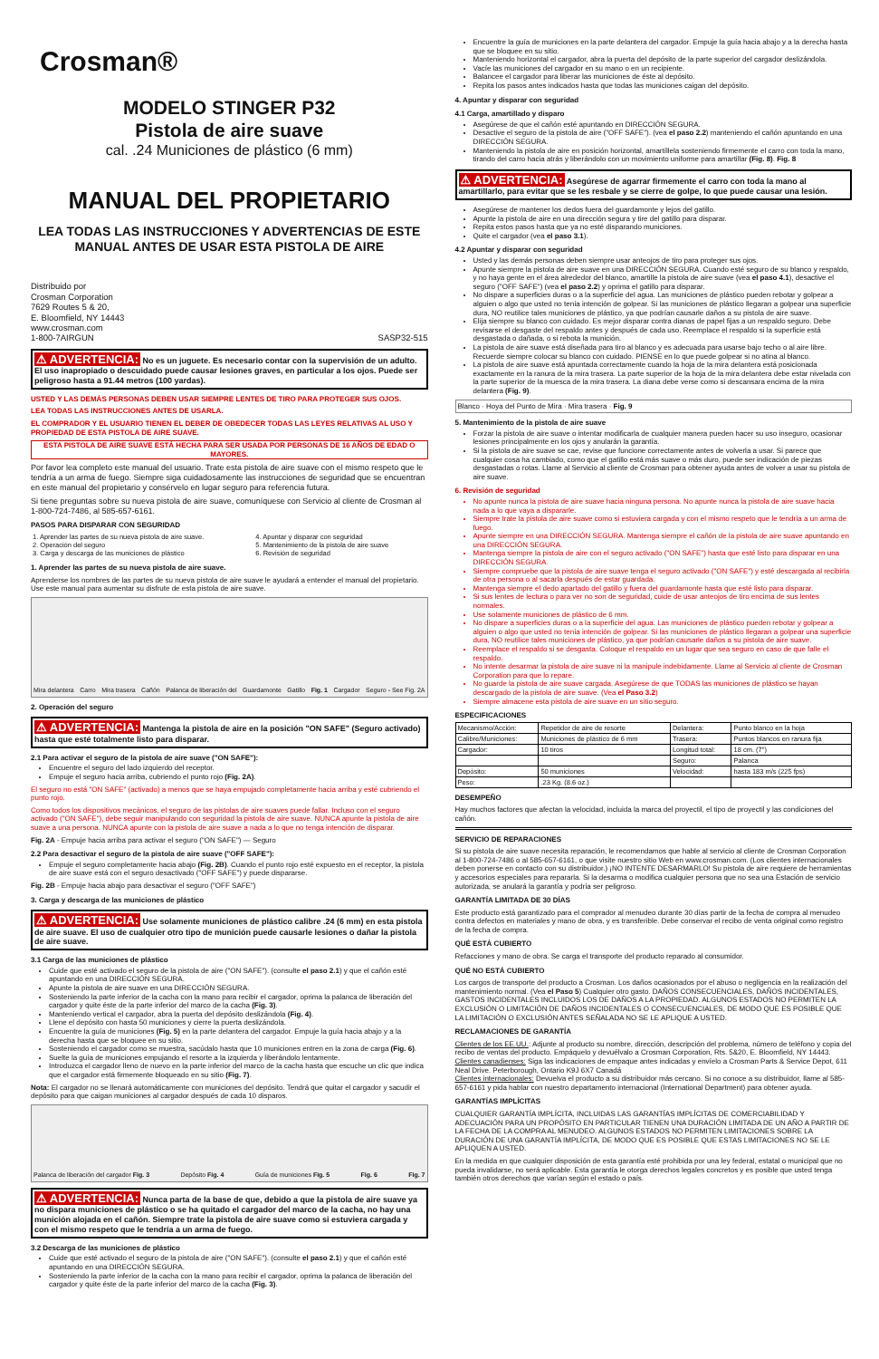Crosman®
MODELO STINGER P32
Pistola de aire suave
cal. .24 Municiones de plástico (6 mm)
MANUAL DEL PROPIETARIO
LEA TODAS LAS INSTRUCCIONES Y ADVERTENCIAS DE ESTE MANUAL ANTES DE USAR ESTA PISTOLA DE AIRE
Distribuido por
Crosman Corporation
7629 Routes 5 & 20,
E. Bloomfield, NY 14443
www.crosman.com
1-800-7AIRGUN SASP32-515
⚠ ADVERTENCIA: No es un juguete. Es necesario contar con la supervisión de un adulto. El uso inapropiado o descuidado puede causar lesiones graves, en particular a los ojos. Puede ser peligroso hasta a 91.44 metros (100 yardas).
USTED Y LAS DEMÁS PERSONAS DEBEN USAR SIEMPRE LENTES DE TIRO PARA PROTEGER SUS OJOS.
LEA TODAS LAS INSTRUCCIONES ANTES DE USARLA.
EL COMPRADOR Y EL USUARIO TIENEN EL DEBER DE OBEDECER TODAS LAS LEYES RELATIVAS AL USO Y PROPIEDAD DE ESTA PISTOLA DE AIRE SUAVE.
ESTA PISTOLA DE AIRE SUAVE ESTÁ HECHA PARA SER USADA POR PERSONAS DE 16 AÑOS DE EDAD O MAYORES.
Por favor lea completo este manual del usuario. Trate esta pistola de aire suave con el mismo respeto que le tendría a un arma de fuego. Siempre siga cuidadosamente las instrucciones de seguridad que se encuentran en este manual del propietario y consérvelo en lugar seguro para referencia futura.
Si tiene preguntas sobre su nueva pistola de aire suave, comuníquese con Servicio al cliente de Crosman al 1-800-724-7486, al 585-657-6161.
PASOS PARA DISPARAR CON SEGURIDAD
| 1. Aprender las partes de su nueva pistola de aire suave. 2. Operación del seguro 3. Carga y descarga de las municiones de plástico | 4. Apuntar y disparar con seguridad 5. Mantenimiento de la pistola de aire suave 6. Revisión de seguridad |
1. Aprender las partes de su nueva pistola de aire suave.
Aprenderse los nombres de las partes de su nueva pistola de aire suave le ayudará a entender el manual del propietario. Use este manual para aumentar su disfrute de esta pistola de aire suave.
Mira delantera Carro Mira trasera Cañón Palanca de liberación del Guardamonte Gatillo Fig. 1 Cargador Seguro - See Fig. 2A
2. Operación del seguro
⚠ ADVERTENCIA: Mantenga la pistola de aire en la posición "ON SAFE" (Seguro activado) hasta que esté totalmente listo para disparar.
2.1 Para activar el seguro de la pistola de aire suave ("ON SAFE"):
Encuentre el seguro del lado izquierdo del receptor.
Empuje el seguro hacia arriba, cubriendo el punto rojo (Fig. 2A).
El seguro no está "ON SAFE" (activado) a menos que se haya empujado completamente hacia arriba y esté cubriendo el punto rojo.
Como todos los dispositivos mecánicos, el seguro de las pistolas de aire suaves puede fallar. Incluso con el seguro activado ("ON SAFE"), debe seguir manipulando con seguridad la pistola de aire suave. NUNCA apunte la pistola de aire suave a una persona. NUNCA apunte con la pistola de aire suave a nada a lo que no tenga intención de disparar.
Fig. 2A - Empuje hacia arriba para activar el seguro ("ON SAFE") — Seguro
2.2 Para desactivar el seguro de la pistola de aire suave ("OFF SAFE"):
Empuje el seguro completamente hacia abajo (Fig. 2B). Cuando el punto rojo esté expuesto en el receptor, la pistola de aire suave está con el seguro desactivado ("OFF SAFE") y puede dispararse.
Fig. 2B - Empuje hacia abajo para desactivar el seguro ("OFF SAFE")
3. Carga y descarga de las municiones de plástico
⚠ ADVERTENCIA: Use solamente municiones de plástico calibre .24 (6 mm) en esta pistola de aire suave. El uso de cualquier otro tipo de munición puede causarle lesiones o dañar la pistola de aire suave.
3.1 Carga de las municiones de plástico
Cuide que esté activado el seguro de la pistola de aire ("ON SAFE"). (consulte el paso 2.1) y que el cañón esté apuntando en una DIRECCIÓN SEGURA.
Apunte la pistola de aire suave en una DIRECCIÓN SEGURA.
Sosteniendo la parte inferior de la cacha con la mano para recibir el cargador, oprima la palanca de liberación del cargador y quite éste de la parte inferior del marco de la cacha (Fig. 3).
Manteniendo vertical el cargador, abra la puerta del depósito deslizándola (Fig. 4).
Llene el depósito con hasta 50 municiones y cierre la puerta deslizándola.
Encuentre la guía de municiones (Fig. 5) en la parte delantera del cargador. Empuje la guía hacia abajo y a la derecha hasta que se bloquee en su sitio.
Sosteniendo el cargador como se muestra, sacúdalo hasta que 10 municiones entren en la zona de carga (Fig. 6).
Suelte la guía de municiones empujando el resorte a la izquierda y liberándolo lentamente.
Introduzca el cargador lleno de nuevo en la parte inferior del marco de la cacha hasta que escuche un clic que indica que el cargador está firmemente bloqueado en su sitio (Fig. 7).
Nota: El cargador no se llenará automáticamente con municiones del depósito. Tendrá que quitar el cargador y sacudir el depósito para que caigan municiones al cargador después de cada 10 disparos.
Palanca de liberación del cargador Fig. 3 Depósito Fig. 4 Guía de municiones Fig. 5 Fig. 6 Fig. 7
⚠ ADVERTENCIA: Nunca parta de la base de que, debido a que la pistola de aire suave ya no dispara municiones de plástico o se ha quitado el cargador del marco de la cacha, no hay una munición alojada en el cañón. Siempre trate la pistola de aire suave como si estuviera cargada y con el mismo respeto que le tendría a un arma de fuego.
3.2 Descarga de las municiones de plástico
Cuide que esté activado el seguro de la pistola de aire ("ON SAFE"). (consulte el paso 2.1) y que el cañón esté apuntando en una DIRECCIÓN SEGURA.
Sosteniendo la parte inferior de la cacha con la mano para recibir el cargador, oprima la palanca de liberación del cargador y quite éste de la parte inferior del marco de la cacha (Fig. 3).
Encuentre la guía de municiones en la parte delantera del cargador. Empuje la guía hacia abajo y a la derecha hasta que se bloquee en su sitio.
Manteniendo horizontal el cargador, abra la puerta del depósito de la parte superior del cargador deslizándola.
Vacíe las municiones del cargador en su mano o en un recipiente.
Balancee el cargador para liberar las municiones de éste al depósito.
Repita los pasos antes indicados hasta que todas las municiones caigan del depósito.
4. Apuntar y disparar con seguridad
4.1 Carga, amartillado y disparo
Asegúrese de que el cañón esté apuntando en DIRECCIÓN SEGURA.
Desactive el seguro de la pistola de aire ("OFF SAFE"). (vea el paso 2.2) manteniendo el cañón apuntando en una DIRECCIÓN SEGURA.
Manteniendo la pistola de aire en posición horizontal, amartíllela sosteniendo firmemente el carro con toda la mano, tirando del carro hacia atrás y liberándolo con un movimiento uniforme para amartillar (Fig. 8). Fig. 8
⚠ ADVERTENCIA: Asegúrese de agarrar firmemente el carro con toda la mano al amartillarlo, para evitar que se les resbale y se cierre de golpe, lo que puede causar una lesión.
Asegúrese de mantener los dedos fuera del guardamonte y lejos del gatillo.
Apunte la pistola de aire en una dirección segura y tire del gatillo para disparar.
Repita estos pasos hasta que ya no esté disparando municiones.
Quite el cargador (vea el paso 3.1).
4.2 Apuntar y disparar con seguridad
Usted y las demás personas deben siempre usar anteojos de tiro para proteger sus ojos.
Apunte siempre la pistola de aire suave en una DIRECCIÓN SEGURA. Cuando esté seguro de su blanco y respaldo, y no haya gente en el área alrededor del blanco, amartille la pistola de aire suave (vea el paso 4.1), desactive el seguro ("OFF SAFE") (vea el paso 2.2) y oprima el gatillo para disparar.
No dispare a superficies duras o a la superficie del agua. Las municiones de plástico pueden rebotar y golpear a alguien o algo que usted no tenía intención de golpear. Si las municiones de plástico llegaran a golpear una superficie dura, NO reutilice tales municiones de plástico, ya que podrían causarle daños a su pistola de aire suave.
Elija siempre su blanco con cuidado. Es mejor disparar contra dianas de papel fijas a un respaldo seguro. Debe revisarse el desgaste del respaldo antes y después de cada uso. Reemplace el respaldo si la superficie está desgastada o dañada, o si rebota la munición.
La pistola de aire suave está diseñada para tiro al blanco y es adecuada para usarse bajo techo o al aire libre. Recuerde siempre colocar su blanco con cuidado. PIENSE en lo que puede golpear si no atina al blanco.
La pistola de aire suave está apuntada correctamente cuando la hoja de la mira delantera está posicionada exactamente en la ranura de la mira trasera. La parte superior de la hoja de la mira delantera debe estar nivelada con la parte superior de la muesca de la mira trasera. La diana debe verse como si descansara encima de la mira delantera (Fig. 9).
Blanco · Hoya del Punto de Mira · Mira trasera · Fig. 9
5. Mantenimiento de la pistola de aire suave
Forzar la pistola de aire suave o intentar modificarla de cualquier manera pueden hacer su uso inseguro, ocasionar lesiones principalmente en los ojos y anularán la garantía.
Si la pistola de aire suave se cae, revise que funcione correctamente antes de volverla a usar. Si parece que cualquier cosa ha cambiado, como que el gatillo está más suave o más duro, puede ser indicación de piezas desgastadas o rotas. Llame al Servicio al cliente de Crosman para obtener ayuda antes de volver a usar su pistola de aire suave.
6. Revisión de seguridad
No apunte nunca la pistola de aire suave hacia ninguna persona. No apunte nunca la pistola de aire suave hacia nada a lo que vaya a dispararle.
Siempre trate la pistola de aire suave como si estuviera cargada y con el mismo respeto que le tendría a un arma de fuego.
Apunte siempre en una DIRECCIÓN SEGURA. Mantenga siempre el cañón de la pistola de aire suave apuntando en una DIRECCIÓN SEGURA.
Mantenga siempre la pistola de aire con el seguro activado ("ON SAFE") hasta que esté listo para disparar en una DIRECCIÓN SEGURA.
Siempre compruebe que la pistola de aire suave tenga el seguro activado ("ON SAFE") y esté descargada al recibirla de otra persona o al sacarla después de estar guardada.
Mantenga siempre el dedo apartado del gatillo y fuera del guardamonte hasta que esté listo para disparar.
Si sus lentes de lectura o para ver no son de seguridad, cuide de usar anteojos de tiro encima de sus lentes normales.
Use solamente municiones de plástico de 6 mm.
No dispare a superficies duras o a la superficie del agua. Las municiones de plástico pueden rebotar y golpear a alguien o algo que usted no tenía intención de golpear. Si las municiones de plástico llegaran a golpear una superficie dura, NO reutilice tales municiones de plástico, ya que podrían causarle daños a su pistola de aire suave.
Reemplace el respaldo si se desgasta. Coloque el respaldo en un lugar que sea seguro en caso de que falle el respaldo.
No intente desarmar la pistola de aire suave ni la manipule indebidamente. Llame al Servicio al cliente de Crosman Corporation para que lo repare.
No guarde la pistola de aire suave cargada. Asegúrese de que TODAS las municiones de plástico se hayan descargado de la pistola de aire suave. (Vea el Paso 3.2)
Siempre almacene esta pistola de aire suave en un sitio seguro.
ESPECIFICACIONES
| Mecanismo/Acción: | Repetidor de aire de resorte | Delantera: | Punto blanco en la hoja |
| Calibre/Municiones: | Municiones de plástico de 6 mm | Trasera: | Puntos blancos en ranura fija |
| Cargador: | 10 tiros | Longitud total: | 18 cm. (7") |
| | | Seguro: | Palanca |
| Depósito: | 50 municiones | Velocidad: | hasta 183 m/s (225 fps) |
| Peso: | .23 Kg. (8.6 oz.) | | |
DESEMPEÑO
Hay muchos factores que afectan la velocidad, incluida la marca del proyectil, el tipo de proyectil y las condiciones del cañón.
SERVICIO DE REPARACIONES
Si su pistola de aire suave necesita reparación, le recomendamos que hable al servicio al cliente de Crosman Corporation al 1-800-724-7486 o al 585-657-6161, o que visite nuestro sitio Web en www.crosman.com. (Los clientes internacionales deben ponerse en contacto con su distribuidor.) ¡NO INTENTE DESARMARLO! Su pistola de aire requiere de herramientas y accesorios especiales para repararla. Si la desarma o modifica cualquier persona que no sea una Estación de servicio autorizada, se anulará la garantía y podría ser peligroso.
GARANTÍA LIMITADA DE 30 DÍAS
Este producto está garantizado para el comprador al menudeo durante 30 días partir de la fecha de compra al menudeo contra defectos en materiales y mano de obra, y es transferible. Debe conservar el recibo de venta original como registro de la fecha de compra.
QUÉ ESTÁ CUBIERTO
Refacciones y mano de obra. Se carga el transporte del producto reparado al consumidor.
QUÉ NO ESTÁ CUBIERTO
Los cargos de transporte del producto a Crosman. Los daños ocasionados por el abuso o negligencia en la realización del mantenimiento normal. (Vea el Paso 5) Cualquier otro gasto. DAÑOS CONSECUENCIALES, DAÑOS INCIDENTALES, GASTOS INCIDENTALES INCLUIDOS LOS DE DAÑOS A LA PROPIEDAD. ALGUNOS ESTADOS NO PERMITEN LA EXCLUSIÓN O LIMITACIÓN DE DAÑOS INCIDENTALES O CONSECUENCIALES, DE MODO QUE ES POSIBLE QUE LA LIMITACIÓN O EXCLUSIÓN ANTES SEÑALADA NO SE LE APLIQUE A USTED.
RECLAMACIONES DE GARANTÍA
Clientes de los EE.UU.: Adjunte al producto su nombre, dirección, descripción del problema, número de teléfono y copia del recibo de ventas del producto. Empáquelo y devuélvalo a Crosman Corporation, Rts. 5&20, E. Bloomfield, NY 14443.
Clientes canadienses: Siga las indicaciones de empaque antes indicadas y envíelo a Crosman Parts & Service Depot, 611 Neal Drive. Peterborough, Ontario K9J 6X7 Canadá
Clientes internacionales: Devuelva el producto a su distribuidor más cercano. Si no conoce a su distribuidor, llame al 585-657-6161 y pida hablar con nuestro departamento internacional (International Department) para obtener ayuda.
GARANTÍAS IMPLÍCITAS
CUALQUIER GARANTÍA IMPLÍCITA, INCLUIDAS LAS GARANTÍAS IMPLÍCITAS DE COMERCIABILIDAD Y ADECUACIÓN PARA UN PROPÓSITO EN PARTICULAR TIENEN UNA DURACIÓN LIMITADA DE UN AÑO A PARTIR DE LA FECHA DE LA COMPRA AL MENUDEO. ALGUNOS ESTADOS NO PERMITEN LIMITACIONES SOBRE LA DURACIÓN DE UNA GARANTÍA IMPLÍCITA, DE MODO QUE ES POSIBLE QUE ESTAS LIMITACIONES NO SE LE APLIQUEN A USTED.
En la medida en que cualquier disposición de esta garantía esté prohibida por una ley federal, estatal o municipal que no pueda invalidarse, no será aplicable. Esta garantía le otorga derechos legales concretos y es posible que usted tenga también otros derechos que varían según el estado o país.